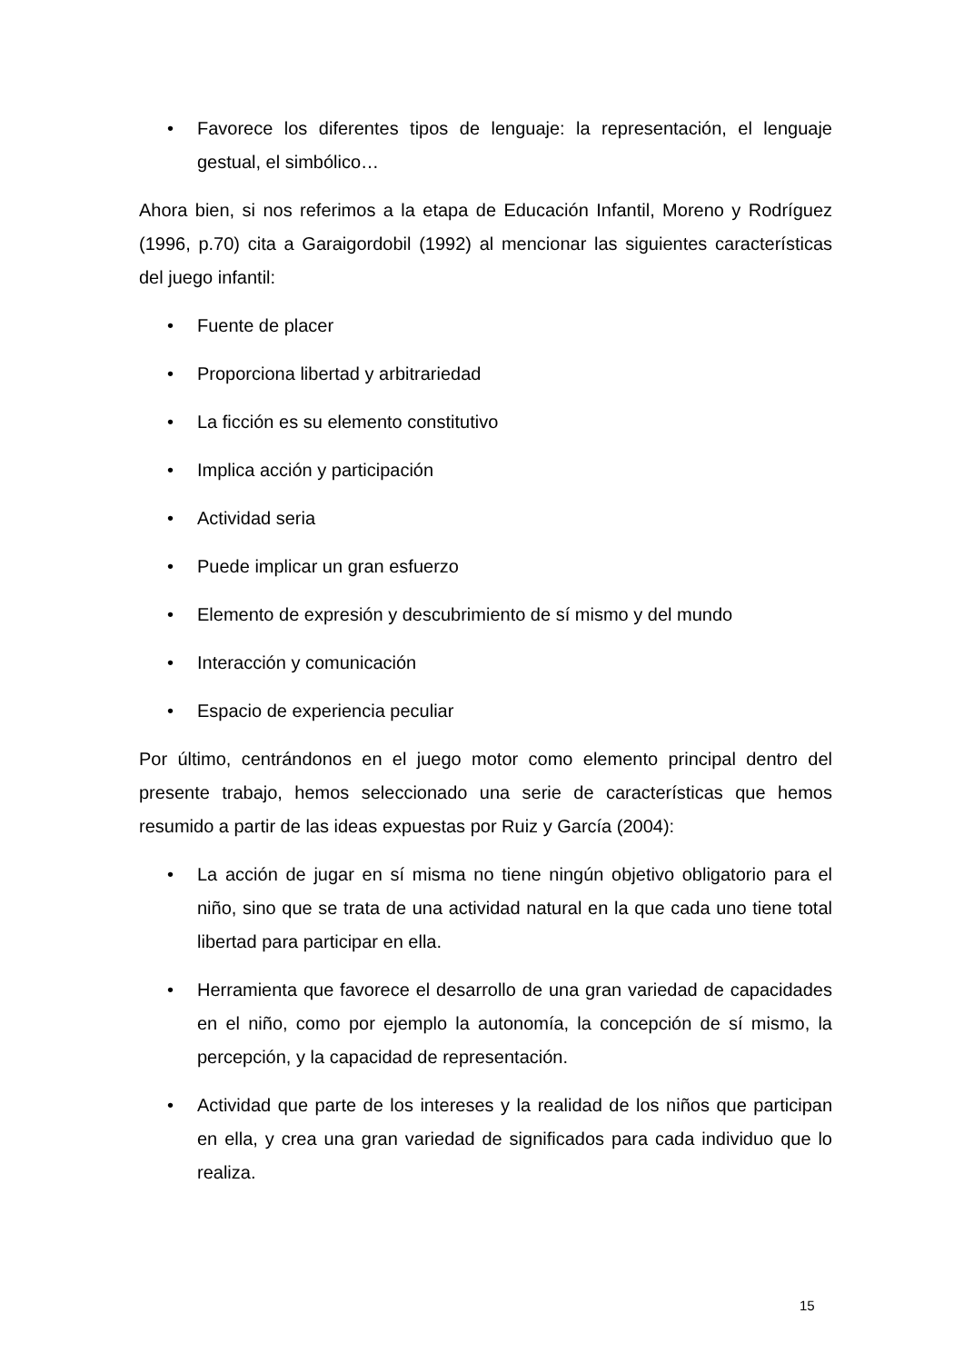• Favorece los diferentes tipos de lenguaje: la representación, el lenguaje gestual, el simbólico…
Ahora bien, si nos referimos a la etapa de Educación Infantil, Moreno y Rodríguez (1996, p.70) cita a Garaigordobil (1992) al mencionar las siguientes características del juego infantil:
• Fuente de placer
• Proporciona libertad y arbitrariedad
• La ficción es su elemento constitutivo
• Implica acción y participación
• Actividad seria
• Puede implicar un gran esfuerzo
• Elemento de expresión y descubrimiento de sí mismo y del mundo
• Interacción y comunicación
• Espacio de experiencia peculiar
Por último, centrándonos en el juego motor como elemento principal dentro del presente trabajo, hemos seleccionado una serie de características que hemos resumido a partir de las ideas expuestas por Ruiz y García (2004):
• La acción de jugar en sí misma no tiene ningún objetivo obligatorio para el niño, sino que se trata de una actividad natural en la que cada uno tiene total libertad para participar en ella.
• Herramienta que favorece el desarrollo de una gran variedad de capacidades en el niño, como por ejemplo la autonomía, la concepción de sí mismo, la percepción, y la capacidad de representación.
• Actividad que parte de los intereses y la realidad de los niños que participan en ella, y crea una gran variedad de significados para cada individuo que lo realiza.
15